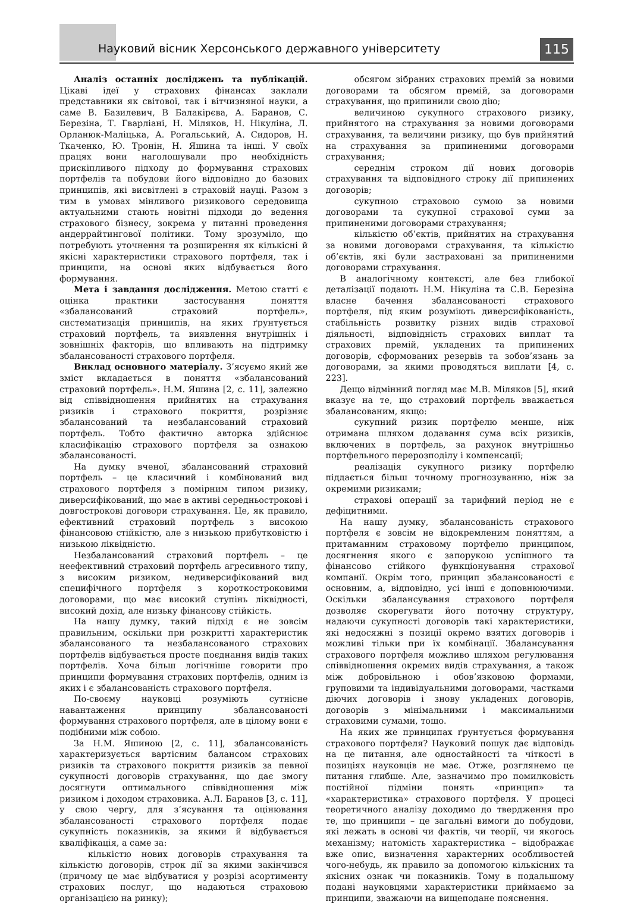Науковий вісник Херсонського державного університету
115
Аналіз останніх досліджень та публікацій. Цікаві ідеї у страхових фінансах заклали представники як світової, так і вітчизняної науки, а саме В. Базилевич, В Балакірєва, А. Баранов, С. Березіна, Т. Гварліані, Н. Міляков, Н. Нікуліна, Л. Орланюк-Маліцька, А. Рогальський, А. Сидоров, Н. Ткаченко, Ю. Тронін, Н. Яшина та інші. У своїх працях вони наголошували про необхідність прискіпливого підходу до формування страхових портфелів та побудови його відповідно до базових принципів, які висвітлені в страховій науці. Разом з тим в умовах мінливого ризикового середовища актуальними стають новітні підходи до ведення страхового бізнесу, зокрема у питанні проведення андеррайтингової політики. Тому зрозуміло, що потребують уточнення та розширення як кількісні й якісні характеристики страхового портфеля, так і принципи, на основі яких відбувається його формування.
Мета і завдання дослідження. Метою статті є оцінка практики застосування поняття «збалансований страховий портфель», систематизація принципів, на яких ґрунтується страховий портфель, та виявлення внутрішніх і зовнішніх факторів, що впливають на підтримку збалансованості страхового портфеля.
Виклад основного матеріалу. З’ясуємо який же зміст вкладається в поняття «збалансований страховий портфель». Н.М. Яшина [2, с. 11], залежно від співвідношення прийнятих на страхування ризиків і страхового покриття, розрізняє збалансований та незбалансований страховий портфель. Тобто фактично авторка здійснює класифікацію страхового портфеля за ознакою збалансованості.
На думку вченої, збалансований страховий портфель – це класичний і комбінований вид страхового портфеля з помірним типом ризику, диверсифікований, що має в активі середньострокові і довгострокові договори страхування. Це, як правило, ефективний страховий портфель з високою фінансовою стійкістю, але з низькою прибутковістю і низькою ліквідністю.
Незбалансований страховий портфель – це неефективний страховий портфель агресивного типу, з високим ризиком, недиверсифікований вид специфічного портфеля з короткостроковими договорами, що має високий ступінь ліквідності, високий дохід, але низьку фінансову стійкість.
На нашу думку, такий підхід є не зовсім правильним, оскільки при розкритті характеристик збалансованого та незбалансованого страхових портфелів відбувається просте поєднання видів таких портфелів. Хоча більш логічніше говорити про принципи формування страхових портфелів, одним із яких і є збалансованість страхового портфеля.
По-своєму науковці розуміють сутнісне навантаження принципу збалансованості формування страхового портфеля, але в цілому вони є подібними між собою.
За Н.М. Яшиною [2, с. 11], збалансованість характеризується вартісним балансом страхових ризиків та страхового покриття ризиків за певної сукупності договорів страхування, що дає змогу досягнути оптимального співвідношення між ризиком і доходом страховика. А.Л. Баранов [3, с. 11], у свою чергу, для з’ясування та оцінювання збалансованості страхового портфеля подає сукупність показників, за якими й відбувається кваліфікація, а саме за:
кількістю нових договорів страхування та кількістю договорів, строк дії за якими закінчився (причому це має відбуватися у розрізі асортименту страхових послуг, що надаються страховою організацією на ринку);
обсягом зібраних страхових премій за новими договорами та обсягом премій, за договорами страхування, що припинили свою дію;
величиною сукупного страхового ризику, прийнятого на страхування за новими договорами страхування, та величини ризику, що був прийнятий на страхування за припиненими договорами страхування;
середнім строком дії нових договорів страхування та відповідного строку дії припинених договорів;
сукупною страховою сумою за новими договорами та сукупної страхової суми за припиненими договорами страхування;
кількістю об’єктів, прийнятих на страхування за новими договорами страхування, та кількістю об’єктів, які були застраховані за припиненими договорами страхування.
В аналогічному контексті, але без глибокої деталізації подають Н.М. Нікуліна та С.В. Березіна власне бачення збалансованості страхового портфеля, під яким розуміють диверсифікованість, стабільність розвитку різних видів страхової діяльності, відповідність страхових виплат та страхових премій, укладених та припинених договорів, сформованих резервів та зобов’язань за договорами, за якими проводяться виплати [4, с. 223].
Дещо відмінний погляд має М.В. Міляков [5], який вказує на те, що страховий портфель вважається збалансованим, якщо:
сукупний ризик портфелю менше, ніж отримана шляхом додавання сума всіх ризиків, включених в портфель, за рахунок внутрішньо портфельного перерозподілу і компенсації;
реалізація сукупного ризику портфелю піддається більш точному прогнозуванню, ніж за окремими ризиками;
страхові операції за тарифний період не є дефіцитними.
На нашу думку, збалансованість страхового портфеля є зовсім не відокремленим поняттям, а притаманним страховому портфелю принципом, досягнення якого є запорукою успішного та фінансово стійкого функціонування страхової компанії. Окрім того, принцип збалансованості є основним, а, відповідно, усі інші є доповнюючими. Оскільки збалансування страхового портфеля дозволяє скорегувати його поточну структуру, надаючи сукупності договорів такі характеристики, які недосяжні з позиції окремо взятих договорів і можливі тільки при їх комбінації. Збалансування страхового портфеля можливо шляхом регулювання співвідношення окремих видів страхування, а також між добровільною і обов’язковою формами, груповими та індивідуальними договорами, частками діючих договорів і знову укладених договорів, договорів з мінімальними і максимальними страховими сумами, тощо.
На яких же принципах ґрунтується формування страхового портфеля? Науковий пошук дає відповідь на це питання, але одностайності та чіткості в позиціях науковців не має. Отже, розглянемо це питання глибше. Але, зазначимо про помилковість постійної підміни понять «принцип» та «характеристика» страхового портфеля. У процесі теоретичного аналізу доходимо до твердження про те, що принципи – це загальні вимоги до побудови, які лежать в основі чи фактів, чи теорії, чи якогось механізму; натомість характеристика – відображає вже опис, визначення характерних особливостей чого-небудь, як правило за допомогою кількісних та якісних ознак чи показників. Тому в подальшому подані науковцями характеристики приймаємо за принципи, зважаючи на вищеподане пояснення.